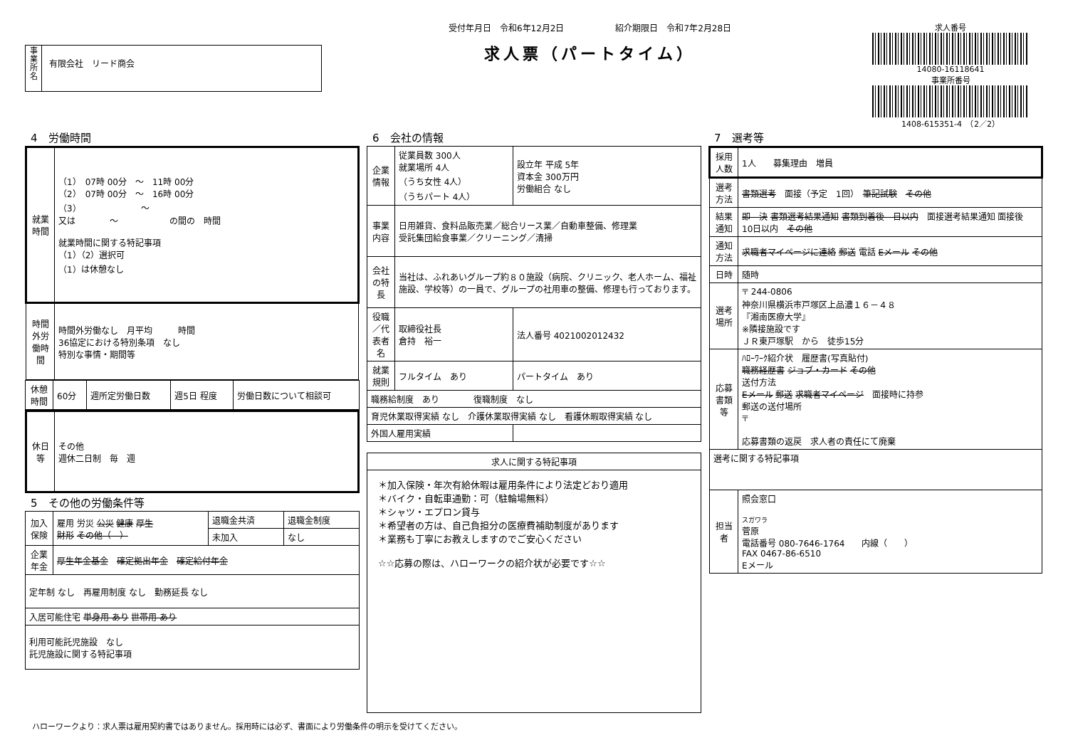事
業
所
名
有限会社　リード商会
受付年月日　令和6年12月2日　　　　　　紹介期限日　令和7年2月28日
求人票（パートタイム）
求人番号
14080-16118641
事業所番号
1408-615351-4　（2／2）
4　労働時間
| 就業時間 | （1） 07時 00分 ～ 11時 00分 （2） 07時 00分 ～ 16時 00分 （3） ～ 又は ～ の間の 時間 就業時間に関する特記事項 （1）（2）選択可 （1）は休憩なし |
| 時間外労働時間 | 時間外労働なし 月平均 時間 36協定における特別条項 なし 特別な事情・期間等 |
| 休憩時間 | 60分 | 週所定労働日数 | 週5日 程度 | 労働日数について相談可 |
| 休日等 | その他 週休二日制 毎 週 |
5　その他の労働条件等
| 加入保険 | 雇用 労災 公災 健康 厚生 財形 その他（ ） | 退職金共済 | 退職金制度 |
| | | 未加入 | なし |
| 企業年金 | 厚生年金基金 確定拠出年金 確定給付年金 | | |
| 定年制 なし 再雇用制度 なし 勤務延長 なし | | | |
| 入居可能住宅 単身用 あり 世帯用 あり | | | |
| 利用可能託児施設 なし 託児施設に関する特記事項 | | | |
6　会社の情報
| 企業情報 | 従業員数 300人 就業場所 4人 （うち女性 4人） （うちパート 4人） | 設立年 平成 5年 資本金 300万円 労働組合 なし |
| 事業内容 | 日用雑貨、食料品販売業／総合リース業／自動車整備、修理業 受託集団給食事業／クリーニング／清掃 | |
| 会社の特長 | 当社は、ふれあいグループ約８０施設（病院、クリニック、老人ホーム、福祉施設、学校等）の一員で、グループの社用車の整備、修理も行っております。 | |
| 役職／代表者名 | 取締役社長 倉持 裕一 | 法人番号 4021002012432 |
| 就業規則 | フルタイム あり | パートタイム あり |
| 職務給制度 あり 復職制度 なし | | |
| 育児休業取得実績 なし 介護休業取得実績 なし 看護休暇取得実績 なし | | |
| 外国人雇用実績 | | |
| 求人に関する特記事項 |
| --- |
| ＊加入保険・年次有給休暇は雇用条件により法定どおり適用 ＊バイク・自転車通勤：可（駐輪場無料） ＊シャツ・エプロン貸与 ＊希望者の方は、自己負担分の医療費補助制度があります ＊業務も丁寧にお教えしますのでご安心ください ☆☆応募の際は、ハローワークの紹介状が必要です☆☆ |
7　選考等
| 採用人数 | 1人 募集理由 増員 |
| 選考方法 | 書類選考 面接（予定 1回） 筆記試験 その他 |
| 結果通知 | 即 決 書類選考結果通知 書類到着後 日以内 面接選考結果通知 面接後 10日以内 その他 |
| 通知方法 | 求職者マイページに連絡 郵送 電話 Eメール その他 |
| 日時 | 随時 |
| 選考場所 | 〒 244-0806 神奈川県横浜市戸塚区上品濃１６－４８ 『湘南医療大学』 ※隣接施設です ＪＲ東戸塚駅 から 徒歩15分 |
| 応募書類等 | ﾊﾛｰﾜｰｸ紹介状 履歴書(写真貼付) 職務経歴書 ジョブ・カード その他 送付方法 Eメール 郵送 求職者マイページ 面接時に持参 郵送の送付場所 〒 応募書類の返戻 求人者の責任にて廃棄 |
| 選考に関する特記事項 | |
| 担当者 | 照会窓口 スガワラ 菅原 電話番号 080-7646-1764 内線（ ） FAX 0467-86-6510 Eメール |
ハローワークより：求人票は雇用契約書ではありません。採用時には必ず、書面により労働条件の明示を受けてください。